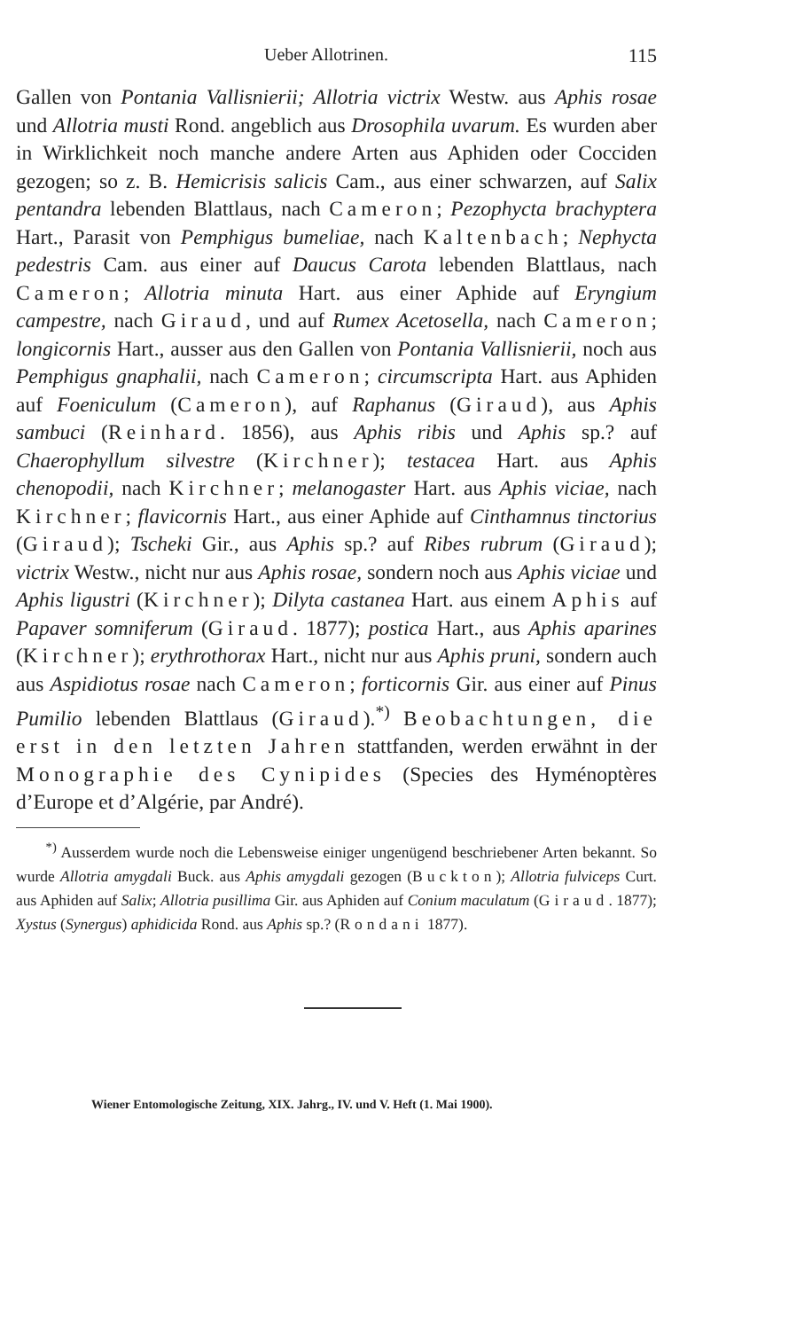Ueber Allotrinen. 115
Gallen von Pontania Vallisnierii; Allotria victrix Westw. aus Aphis rosae und Allotria musti Rond. angeblich aus Drosophila uvarum. Es wurden aber in Wirklichkeit noch manche andere Arten aus Aphiden oder Cocciden gezogen; so z. B. Hemicrisis salicis Cam., aus einer schwarzen, auf Salix pentandra lebenden Blattlaus, nach Cameron; Pezophycta brachyptera Hart., Parasit von Pemphigus bumeliae, nach Kaltenbach; Nephycta pedestris Cam. aus einer auf Daucus Carota lebenden Blattlaus, nach Cameron; Allotria minuta Hart. aus einer Aphide auf Eryngium campestre, nach Giraud, und auf Rumex Acetosella, nach Cameron; longicornis Hart., ausser aus den Gallen von Pontania Vallisnierii, noch aus Pemphigus gnaphalii, nach Cameron; circumscripta Hart. aus Aphiden auf Foeniculum (Cameron), auf Raphanus (Giraud), aus Aphis sambuci (Reinhard. 1856), aus Aphis ribis und Aphis sp.? auf Chaerophyllum silvestre (Kirchner); testacea Hart. aus Aphis chenopodii, nach Kirchner; melanogaster Hart. aus Aphis viciae, nach Kirchner; flavicornis Hart., aus einer Aphide auf Cinthamnus tinctorius (Giraud); Tscheki Gir., aus Aphis sp.? auf Ribes rubrum (Giraud); victrix Westw., nicht nur aus Aphis rosae, sondern noch aus Aphis viciae und Aphis ligustri (Kirchner); Dilyta castanea Hart. aus einem Aphis auf Papaver somniferum (Giraud. 1877); postica Hart., aus Aphis aparines (Kirchner); erythrothorax Hart., nicht nur aus Aphis pruni, sondern auch aus Aspidiotus rosae nach Cameron; forticornis Gir. aus einer auf Pinus Pumilio lebenden Blattlaus (Giraud).<sup>*)</sup> Beobachtungen, die erst in den letzten Jahren stattfanden, werden erwähnt in der Monographie des Cynipides (Species des Hyménoptères d’Europe et d’Algérie, par André).
<sup>*)</sup> Ausserdem wurde noch die Lebensweise einiger ungenügend beschriebener Arten bekannt. So wurde Allotria amygdali Buck. aus Aphis amygdali gezogen (Buckton); Allotria fulviceps Curt. aus Aphiden auf Salix; Allotria pusillima Gir. aus Aphiden auf Conium maculatum (Giraud. 1877); Xystus (Synergus) aphidicida Rond. aus Aphis sp.? (Rondani 1877).
Wiener Entomologische Zeitung, XIX. Jahrg., IV. und V. Heft (1. Mai 1900).